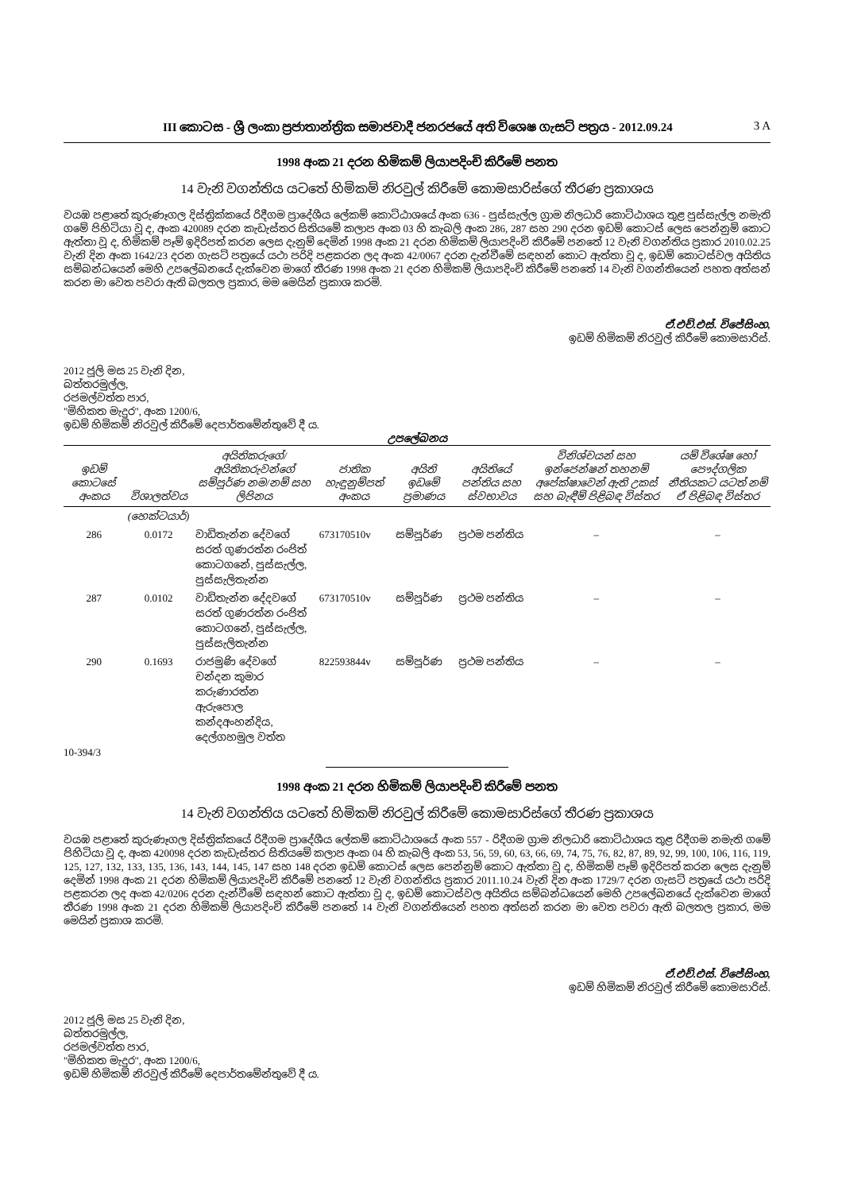III කොටස - ශ්‍රී ලංකා ප්‍රජාතාන්ත්‍රික සමාජවාදී ජනරජයේ අති විශෙෂ ගැසට් පත්‍රය - 2012.09.24 3 A
1998 අංක 21 දරන හිමිකම් ලියාපදිංචි කිරීමේ පනත
14 වැනි වගන්තිය යටතේ හිමිකම් නිරවුල් කිරීමේ කොමසාරිස්ගේ තීරණ ප්‍රකාශය
වයඹ පළාතේ කුරුණෑගල දිස්ත්‍රික්කයේ රිදීගම ප්‍රාදේශීය ලේකම් කොට්ඨාශයේ අංක 636 - පුස්සැල්ල ග්‍රාම නිලධාරි කොට්ඨාශය තුළ පුස්සැල්ල නමැති ගමේ පිහිටියා වූ ද, අංක 420089 දරන කැඩැස්තර සිතියමේ කලාප අංක 03 හි කැබලි අංක 286, 287 සහ 290 දරන ඉඩම් කොටස් ලෙස පෙන්නුම් කොට ඇත්තා වූ ද, හිමිකම් පෑම් ඉදිරිපත් කරන ලෙස දැනුම් දෙමින් 1998 අංක 21 දරන හිමිකම් ලියාපදිංචි කිරීමේ පනතේ 12 වැනි වගන්තිය ප්‍රකාර 2010.02.25 වැනි දින අංක 1642/23 දරන ගැසට් පත්‍රයේ යථා පරිදි පළකරන ලද අංක 42/0067 දරන දැන්වීමේ සඳහන් කොට ඇත්තා වූ ද, ඉඩම් කොටස්වල අයිතිය සම්බන්ධයෙන් මෙහි උපලේඛනයේ දැක්වෙන මාගේ තීරණ 1998 අංක 21 දරන හිමිකම් ලියාපදිංචි කිරීමේ පනතේ 14 වැනි වගන්තියෙන් පහත අත්සන් කරන මා වෙත පවරා ඇති බලතල ප්‍රකාර, මම මෙයින් ප්‍රකාශ කරමි.
ඒ.එච්.එස්. විජේසිංහ,
ඉඩම් හිමිකම් නිරවුල් කිරීමේ කොමසාරිස්.
2012 ජූලි මස 25 වැනි දින,
බත්තරමුල්ල,
රජමල්වත්ත පාර,
"මිහිකත මැදුර", අංක 1200/6,
ඉඩම් හිමිකම් නිරවුල් කිරීමේ දෙපාර්තමේන්තුවේ දී ය.
උපලේඛනය
| ඉඩම් කොටසේ අංකය | විශාලත්වය | අයිතිකරුගේ/අයිතිකරුවන්ගේ සම්පූර්ණ නම/නම් සහ ලිපිනය | ජාතික හැඳුනුම්පත් අංකය | අයිති ඉඩමේ ප්‍රමාණය | අයිතියේ පන්තිය සහ ස්වභාවය | විනිශ්චයන් සහ ඉන්ජෙන්ෂන් තහනම් අපේක්ෂාවෙන් ඇති උකස් සහ බැඳීම් පිළිබඳ විස්තර | යම් විශේෂ හෝ පෞද්ගලික නීතියකට යටත් නම් ඒ පිළිබඳ විස්තර |
| --- | --- | --- | --- | --- | --- | --- | --- |
| | (හෙක්ටයාර්) | | | | | | |
| 286 | 0.0172 | වාඩිතැන්න දේවගේ සරත් ගුණරත්න රංජිත් කොටගනේ, පුස්සැල්ල, පුස්සැලිතැන්න | 673170510v | සම්පූර්ණ | ප්‍රථම පන්තිය | – | – |
| 287 | 0.0102 | වාඩිතැන්න දේදවගේ සරත් ගුණරත්න රංජිත් කොටගනේ, පුස්සැල්ල, පුස්සැලිතැන්න | 673170510v | සම්පූර්ණ | ප්‍රථම පන්තිය | – | – |
| 290 | 0.1693 | රාජමුණි දේවගේ චන්දන කුමාර කරුණාරත්න ඇරුපොල කන්දඅංහන්දිය, දෙල්ගහමුල වත්ත | 822593844v | සම්පූර්ණ | ප්‍රථම පන්තිය | – | – |
10-394/3
1998 අංක 21 දරන හිමිකම් ලියාපදිංචි කිරීමේ පනත
14 වැනි වගන්තිය යටතේ හිමිකම් නිරවුල් කිරීමේ කොමසාරිස්ගේ තීරණ ප්‍රකාශය
වයඹ පළාතේ කුරුණෑගල දිස්ත්‍රික්කයේ රිදීගම ප්‍රාදේශීය ලේකම් කොට්ඨාශයේ අංක 557 - රිදීගම ග්‍රාම නිලධාරි කොට්ඨාශය තුළ රිදීගම නමැති ගමේ පිහිටියා වූ ද, අංක 420098 දරන කැඩැස්තර සිතියමේ කලාප අංක 04 හි කැබලි අංක 53, 56, 59, 60, 63, 66, 69, 74, 75, 76, 82, 87, 89, 92, 99, 100, 106, 116, 119, 125, 127, 132, 133, 135, 136, 143, 144, 145, 147 සහ 148 දරන ඉඩම් කොටස් ලෙස පෙන්නුම් කොට ඇත්තා වූ ද, හිමිකම් පෑම් ඉදිරිපත් කරන ලෙස දැනුම් දෙමින් 1998 අංක 21 දරන හිමිකම් ලියාපදිංචි කිරීමේ පනතේ 12 වැනි වගන්තිය ප්‍රකාර 2011.10.24 වැනි දින අංක 1729/7 දරන ගැසට් පත්‍රයේ යථා පරිදි පළකරන ලද අංක 42/0206 දරන දැන්වීමේ සඳහන් කොට ඇත්තා වූ ද, ඉඩම් කොටස්වල අයිතිය සම්බන්ධයෙන් මෙහි උපලේඛනයේ දැක්වෙන මාගේ තීරණ 1998 අංක 21 දරන හිමිකම් ලියාපදිංචි කිරීමේ පනතේ 14 වැනි වගන්තියෙන් පහත අත්සන් කරන මා වෙත පවරා ඇති බලතල ප්‍රකාර, මම මෙයින් ප්‍රකාශ කරමි.
ඒ.එච්.එස්. විජේසිංහ,
ඉඩම් හිමිකම් නිරවුල් කිරීමේ කොමසාරිස්.
2012 ජූලි මස 25 වැනි දින,
බත්තරමුල්ල,
රජමල්වත්ත පාර,
"මිහිකත මැදුර", අංක 1200/6,
ඉඩම් හිමිකම් නිරවුල් කිරීමේ දෙපාර්තමේන්තුවේ දී ය.